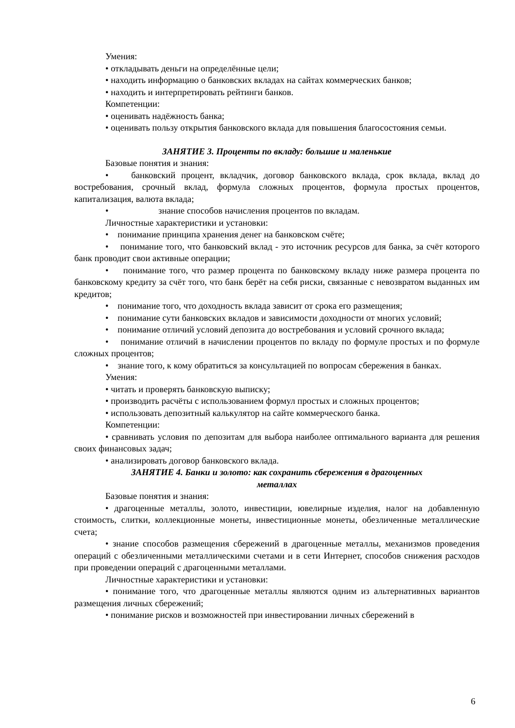Умения:
• откладывать деньги на определённые цели;
• находить информацию о банковских вкладах на сайтах коммерческих банков;
• находить и интерпретировать рейтинги банков.
Компетенции:
• оценивать надёжность банка;
• оценивать пользу открытия банковского вклада для повышения благосостояния семьи.
ЗАНЯТИЕ 3. Проценты по вкладу: большие и маленькие
Базовые понятия и знания:
• банковский процент, вкладчик, договор банковского вклада, срок вклада, вклад до востребования, срочный вклад, формула сложных процентов, формула простых процентов, капитализация, валюта вклада;
• знание способов начисления процентов по вкладам.
Личностные характеристики и установки:
• понимание принципа хранения денег на банковском счёте;
• понимание того, что банковский вклад - это источник ресурсов для банка, за счёт которого банк проводит свои активные операции;
• понимание того, что размер процента по банковскому вкладу ниже размера процента по банковскому кредиту за счёт того, что банк берёт на себя риски, связанные с невозвратом выданных им кредитов;
• понимание того, что доходность вклада зависит от срока его размещения;
• понимание сути банковских вкладов и зависимости доходности от многих условий;
• понимание отличий условий депозита до востребования и условий срочного вклада;
• понимание отличий в начислении процентов по вкладу по формуле простых и по формуле сложных процентов;
• знание того, к кому обратиться за консультацией по вопросам сбережения в банках.
Умения:
• читать и проверять банковскую выписку;
• производить расчёты с использованием формул простых и сложных процентов;
• использовать депозитный калькулятор на сайте коммерческого банка.
Компетенции:
• сравнивать условия по депозитам для выбора наиболее оптимального варианта для решения своих финансовых задач;
• анализировать договор банковского вклада.
ЗАНЯТИЕ 4. Банки и золото: как сохранить сбережения в драгоценных
металлах
Базовые понятия и знания:
• драгоценные металлы, золото, инвестиции, ювелирные изделия, налог на добавленную стоимость, слитки, коллекционные монеты, инвестиционные монеты, обезличенные металлические счета;
• знание способов размещения сбережений в драгоценные металлы, механизмов проведения операций с обезличенными металлическими счетами и в сети Интернет, способов снижения расходов при проведении операций с драгоценными металлами.
Личностные характеристики и установки:
• понимание того, что драгоценные металлы являются одним из альтернативных вариантов размещения личных сбережений;
• понимание рисков и возможностей при инвестировании личных сбережений в
6